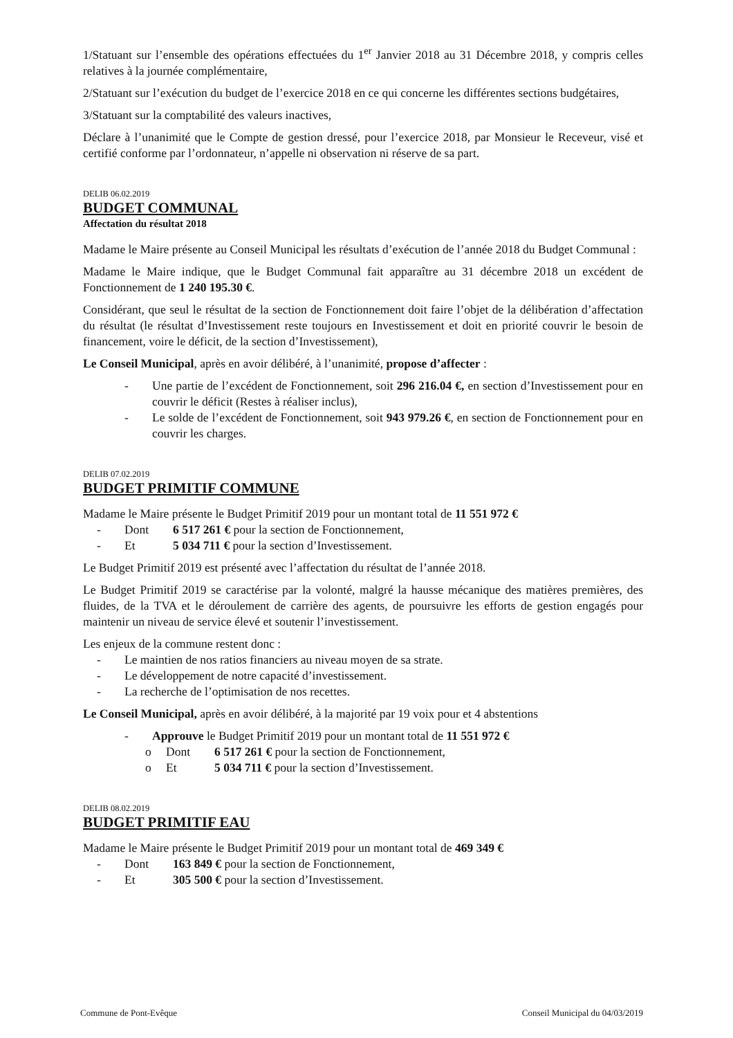1/Statuant sur l’ensemble des opérations effectuées du 1<sup>er</sup> Janvier 2018 au 31 Décembre 2018, y compris celles relatives à la journée complémentaire,
2/Statuant sur l’exécution du budget de l’exercice 2018 en ce qui concerne les différentes sections budgétaires,
3/Statuant sur la comptabilité des valeurs inactives,
Déclare à l’unanimité que le Compte de gestion dressé, pour l’exercice 2018, par Monsieur le Receveur, visé et certifié conforme par l’ordonnateur, n’appelle ni observation ni réserve de sa part.
DELIB 06.02.2019
BUDGET COMMUNAL
Affectation du résultat 2018
Madame le Maire présente au Conseil Municipal les résultats d’exécution de l’année 2018 du Budget Communal :
Madame le Maire indique, que le Budget Communal fait apparaître au 31 décembre 2018 un excédent de Fonctionnement de 1 240 195.30 €.
Considérant, que seul le résultat de la section de Fonctionnement doit faire l’objet de la délibération d’affectation du résultat (le résultat d’Investissement reste toujours en Investissement et doit en priorité couvrir le besoin de financement, voire le déficit, de la section d’Investissement),
Le Conseil Municipal, après en avoir délibéré, à l’unanimité, propose d’affecter :
- Une partie de l’excédent de Fonctionnement, soit 296 216.04 €, en section d’Investissement pour en couvrir le déficit (Restes à réaliser inclus),
- Le solde de l’excédent de Fonctionnement, soit 943 979.26 €, en section de Fonctionnement pour en couvrir les charges.
DELIB 07.02.2019
BUDGET PRIMITIF COMMUNE
Madame le Maire présente le Budget Primitif 2019 pour un montant total de 11 551 972 €
- Dont 6 517 261 € pour la section de Fonctionnement,
- Et 5 034 711 € pour la section d’Investissement.
Le Budget Primitif 2019 est présenté avec l’affectation du résultat de l’année 2018.
Le Budget Primitif 2019 se caractérise par la volonté, malgré la hausse mécanique des matières premières, des fluides, de la TVA et le déroulement de carrière des agents, de poursuivre les efforts de gestion engagés pour maintenir un niveau de service élevé et soutenir l’investissement.
Les enjeux de la commune restent donc :
- Le maintien de nos ratios financiers au niveau moyen de sa strate.
- Le développement de notre capacité d’investissement.
- La recherche de l’optimisation de nos recettes.
Le Conseil Municipal, après en avoir délibéré, à la majorité par 19 voix pour et 4 abstentions
- Approuve le Budget Primitif 2019 pour un montant total de 11 551 972 €
o Dont 6 517 261 € pour la section de Fonctionnement,
o Et 5 034 711 € pour la section d’Investissement.
DELIB 08.02.2019
BUDGET PRIMITIF EAU
Madame le Maire présente le Budget Primitif 2019 pour un montant total de 469 349 €
- Dont 163 849 € pour la section de Fonctionnement,
- Et 305 500 € pour la section d’Investissement.
Commune de Pont-Evêque Conseil Municipal du 04/03/2019